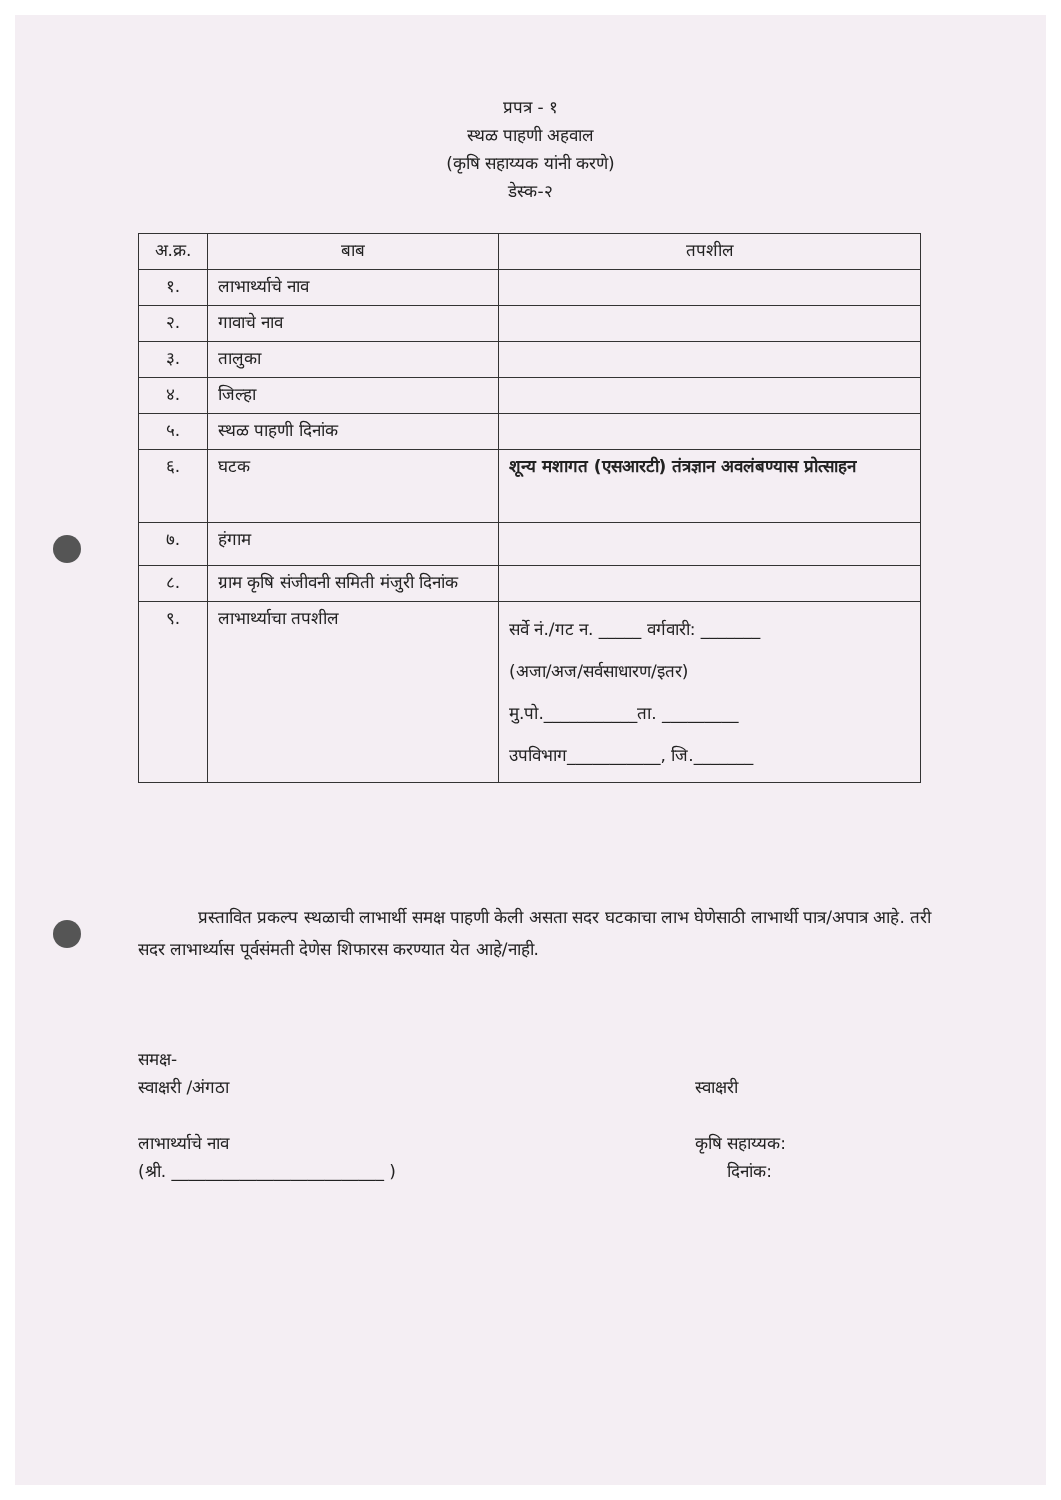प्रपत्र - १
स्थळ पाहणी अहवाल
(कृषि सहाय्यक यांनी करणे)
डेस्क-२
| अ.क्र. | बाब | तपशील |
| --- | --- | --- |
| १. | लाभार्थ्याचे नाव | |
| २. | गावाचे नाव | |
| ३. | तालुका | |
| ४. | जिल्हा | |
| ५. | स्थळ पाहणी दिनांक | |
| ६. | घटक | शून्य मशागत (एसआरटी) तंत्रज्ञान अवलंबण्यास प्रोत्साहन |
| ७. | हंगाम | |
| ८. | ग्राम कृषि संजीवनी समिती मंजुरी दिनांक | |
| ९. | लाभार्थ्याचा तपशील | सर्वे नं./गट न. _____ वर्गवारी: _______ (अजा/अज/सर्वसाधारण/इतर) मु.पो.___________ता. _________ उपविभाग___________, जि._______ |
प्रस्तावित प्रकल्प स्थळाची लाभार्थी समक्ष पाहणी केली असता सदर घटकाचा लाभ घेणेसाठी लाभार्थी पात्र/अपात्र आहे. तरी सदर लाभार्थ्यास पूर्वसंमती देणेस शिफारस करण्यात येत आहे/नाही.
समक्ष-
स्वाक्षरी /अंगठा
लाभार्थ्याचे नाव
(श्री. _________________________ )
स्वाक्षरी
कृषि सहाय्यक:
दिनांक: